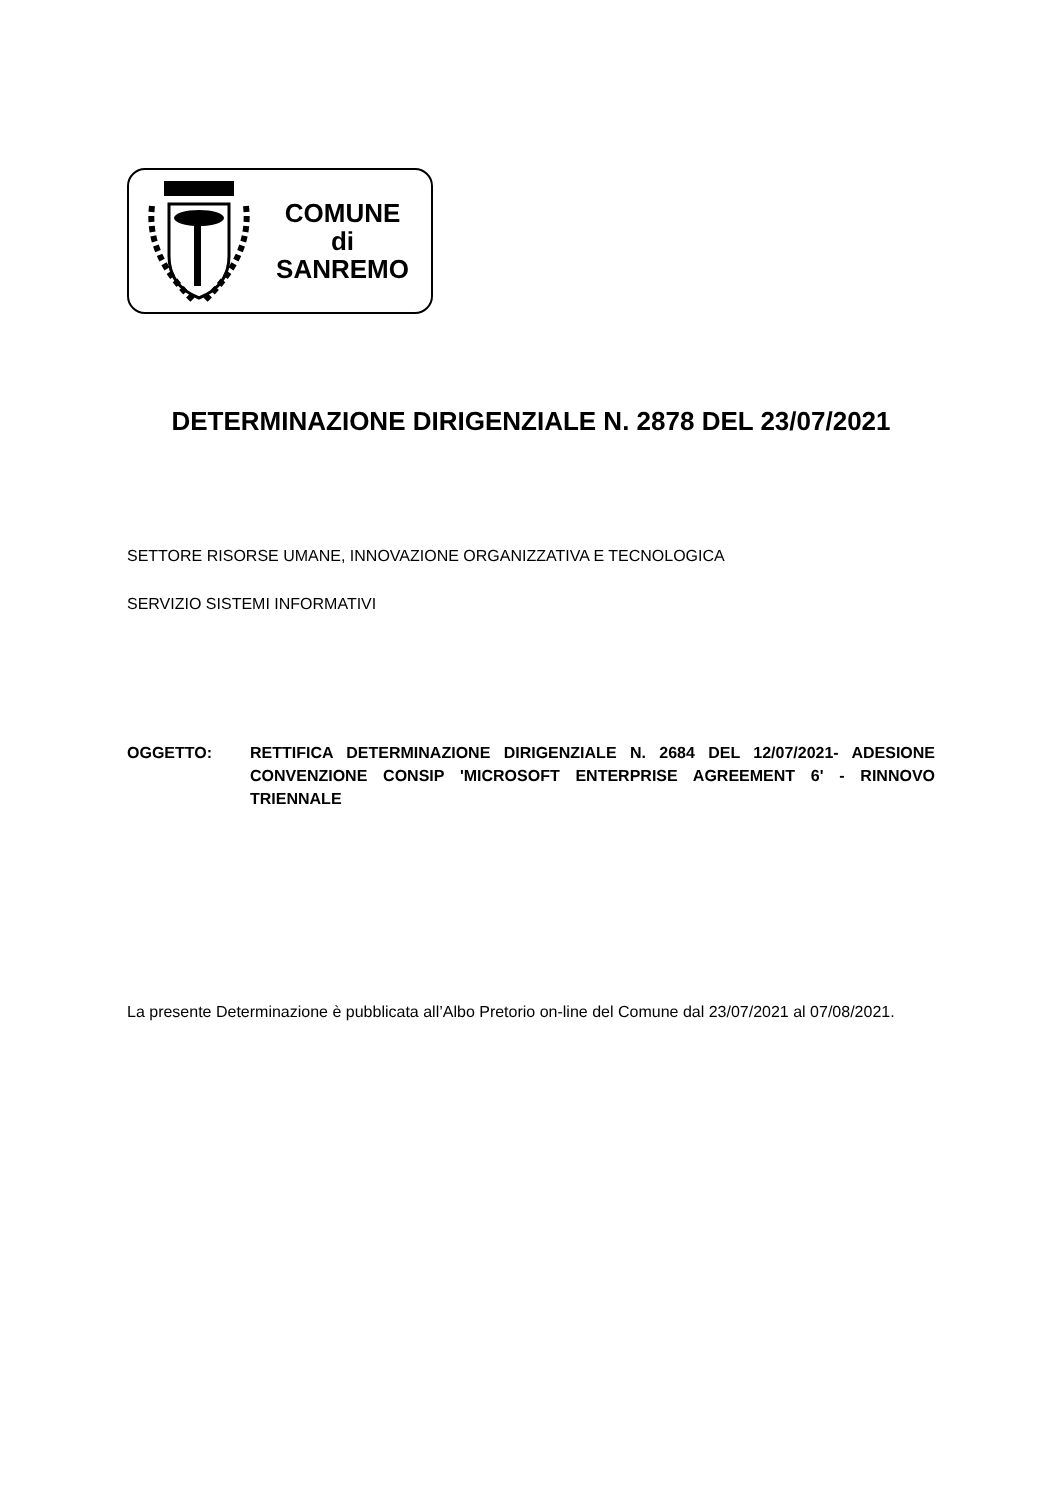COMUNE
di
SANREMO
DETERMINAZIONE DIRIGENZIALE N. 2878 DEL 23/07/2021
SETTORE RISORSE UMANE, INNOVAZIONE ORGANIZZATIVA E TECNOLOGICA
SERVIZIO SISTEMI INFORMATIVI
OGGETTO: RETTIFICA DETERMINAZIONE DIRIGENZIALE N. 2684 DEL 12/07/2021- ADESIONE CONVENZIONE CONSIP 'MICROSOFT ENTERPRISE AGREEMENT 6' - RINNOVO TRIENNALE
La presente Determinazione è pubblicata all’Albo Pretorio on-line del Comune dal 23/07/2021 al 07/08/2021.